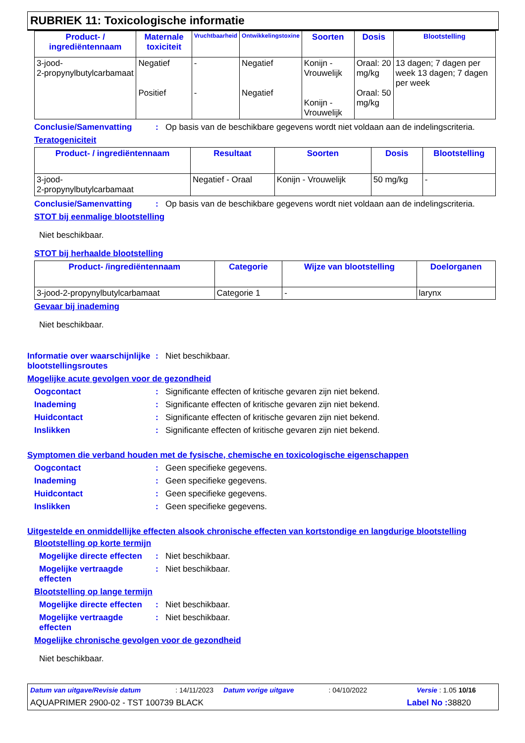RUBRIEK 11: Toxicologische informatie
| Product- / ingrediëntennaam | Maternale toxiciteit | Vruchtbaarheid | Ontwikkelingstoxine | Soorten | Dosis | Blootstelling |
| --- | --- | --- | --- | --- | --- | --- |
| 3-jood- 2-propynylbutylcarbamaat | Negatief Positief | - - | Negatief Negatief | Konijn - Vrouwelijk Konijn - Vrouwelijk | Oraal: 20 mg/kg Oraal: 50 mg/kg | 13 dagen; 7 dagen per week 13 dagen; 7 dagen per week |
Conclusie/Samenvatting: Op basis van de beschikbare gegevens wordt niet voldaan aan de indelingscriteria.
Teratogeniciteit
| Product- / ingrediëntennaam | Resultaat | Soorten | Dosis | Blootstelling |
| --- | --- | --- | --- | --- |
| 3-jood- 2-propynylbutylcarbamaat | Negatief - Oraal | Konijn - Vrouwelijk | 50 mg/kg | - |
Conclusie/Samenvatting: Op basis van de beschikbare gegevens wordt niet voldaan aan de indelingscriteria.
STOT bij eenmalige blootstelling
Niet beschikbaar.
STOT bij herhaalde blootstelling
| Product- /ingrediëntennaam | Categorie | Wijze van blootstelling | Doelorganen |
| --- | --- | --- | --- |
| 3-jood-2-propynylbutylcarbamaat | Categorie 1 | - | larynx |
Gevaar bij inademing
Niet beschikbaar.
Informatie over waarschijnlijke blootstellingsroutes: Niet beschikbaar.
Mogelijke acute gevolgen voor de gezondheid
Oogcontact: Significante effecten of kritische gevaren zijn niet bekend.
Inademing: Significante effecten of kritische gevaren zijn niet bekend.
Huidcontact: Significante effecten of kritische gevaren zijn niet bekend.
Inslikken: Significante effecten of kritische gevaren zijn niet bekend.
Symptomen die verband houden met de fysische, chemische en toxicologische eigenschappen
Oogcontact: Geen specifieke gegevens.
Inademing: Geen specifieke gegevens.
Huidcontact: Geen specifieke gegevens.
Inslikken: Geen specifieke gegevens.
Uitgestelde en onmiddellijke effecten alsook chronische effecten van kortstondige en langdurige blootstelling
Blootstelling op korte termijn
Mogelijke directe effecten: Niet beschikbaar.
Mogelijke vertraagde effecten: Niet beschikbaar.
Blootstelling op lange termijn
Mogelijke directe effecten: Niet beschikbaar.
Mogelijke vertraagde effecten: Niet beschikbaar.
Mogelijke chronische gevolgen voor de gezondheid
Niet beschikbaar.
Datum van uitgave/Revisie datum: 14/11/2023 Datum vorige uitgave: 04/10/2022 Versie : 1.05 10/16
AQUAPRIMER 2900-02 - TST 100739 BLACK Label No : 38820